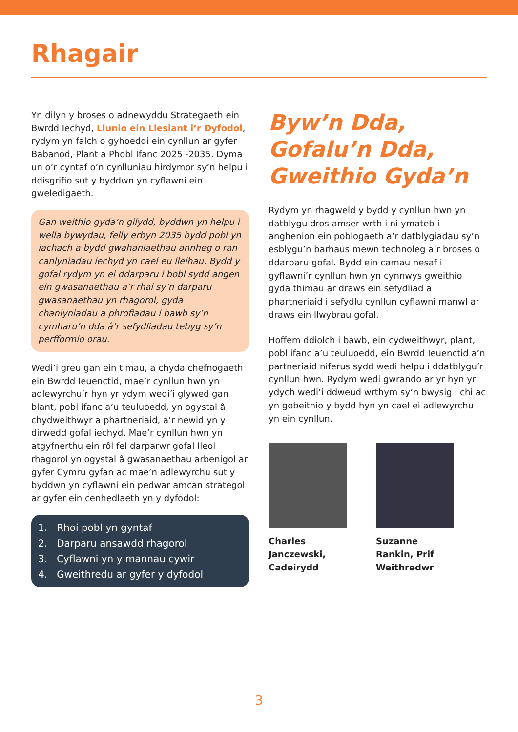Rhagair
Yn dilyn y broses o adnewyddu Strategaeth ein Bwrdd Iechyd, Llunio ein Llesiant i’r Dyfodol, rydym yn falch o gyhoeddi ein cynllun ar gyfer Babanod, Plant a Phobl Ifanc 2025 -2035. Dyma un o’r cyntaf o’n cynlluniau hirdymor sy’n helpu i ddisgrifio sut y byddwn yn cyflawni ein gweledigaeth.
Gan weithio gyda’n gilydd, byddwn yn helpu i wella bywydau, felly erbyn 2035 bydd pobl yn iachach a bydd gwahaniaethau annheg o ran canlyniadau iechyd yn cael eu lleihau. Bydd y gofal rydym yn ei ddarparu i bobl sydd angen ein gwasanaethau a’r rhai sy’n darparu gwasanaethau yn rhagorol, gyda chanlyniadau a phrofiadau i bawb sy’n cymharu’n dda â’r sefydliadau tebyg sy’n perfformio orau.
Wedi’i greu gan ein timau, a chyda chefnogaeth ein Bwrdd Ieuenctid, mae’r cynllun hwn yn adlewyrchu’r hyn yr ydym wedi’i glywed gan blant, pobl ifanc a’u teuluoedd, yn ogystal â chydweithwyr a phartneriaid, a’r newid yn y dirwedd gofal iechyd. Mae’r cynllun hwn yn atgyfnerthu ein rôl fel darparwr gofal lleol rhagorol yn ogystal â gwasanaethau arbenigol ar gyfer Cymru gyfan ac mae’n adlewyrchu sut y byddwn yn cyflawni ein pedwar amcan strategol ar gyfer ein cenhedlaeth yn y dyfodol:
1. Rhoi pobl yn gyntaf
2. Darparu ansawdd rhagorol
3. Cyflawni yn y mannau cywir
4. Gweithredu ar gyfer y dyfodol
Byw’n Dda,
Gofalu’n Dda,
Gweithio Gyda’n
Rydym yn rhagweld y bydd y cynllun hwn yn datblygu dros amser wrth i ni ymateb i anghenion ein poblogaeth a’r datblygiadau sy’n esblygu’n barhaus mewn technoleg a’r broses o ddarparu gofal. Bydd ein camau nesaf i gyflawni’r cynllun hwn yn cynnwys gweithio gyda thimau ar draws ein sefydliad a phartneriaid i sefydlu cynllun cyflawni manwl ar draws ein llwybrau gofal.
Hoffem ddiolch i bawb, ein cydweithwyr, plant, pobl ifanc a’u teuluoedd, ein Bwrdd Ieuenctid a’n partneriaid niferus sydd wedi helpu i ddatblygu’r cynllun hwn. Rydym wedi gwrando ar yr hyn yr ydych wedi’i ddweud wrthym sy’n bwysig i chi ac yn gobeithio y bydd hyn yn cael ei adlewyrchu yn ein cynllun.
Charles Janczewski, Cadeirydd
Suzanne Rankin, Prif Weithredwr
3